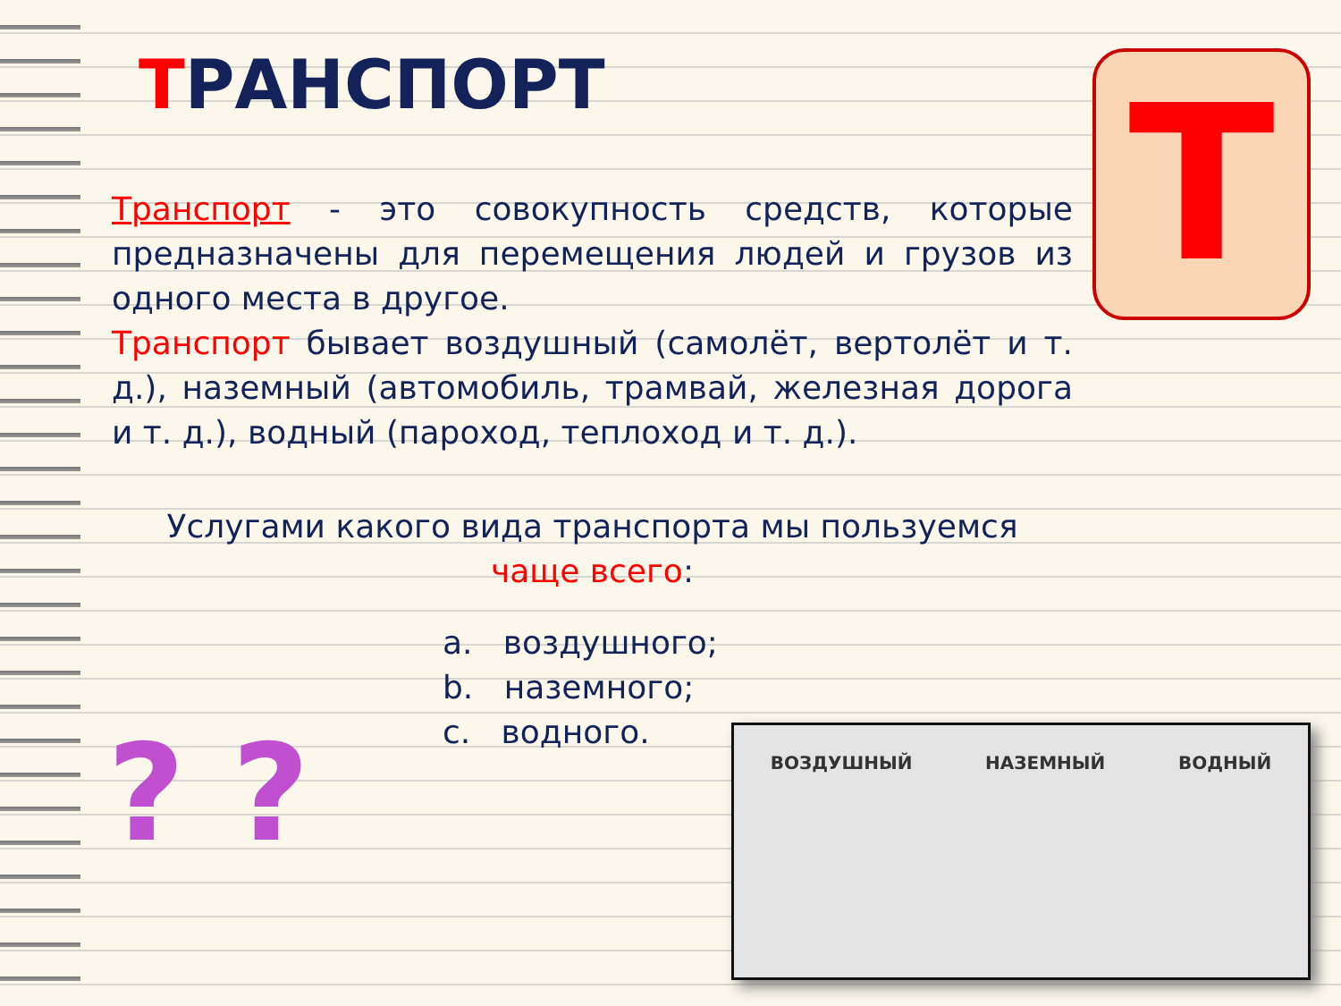ТРАНСПОРТ
Транспорт - это совокупность средств, которые предназначены для перемещения людей и грузов из одного места в другое.
Транспорт бывает воздушный (самолёт, вертолёт и т. д.), наземный (автомобиль, трамвай, железная дорога и т. д.), водный (пароход, теплоход и т. д.).
Услугами какого вида транспорта мы пользуемся
чаще всего:
a. воздушного;
b. наземного;
c. водного.
T
? ? ВОЗДУШНЫЙ НАЗЕМНЫЙ ВОДНЫЙ